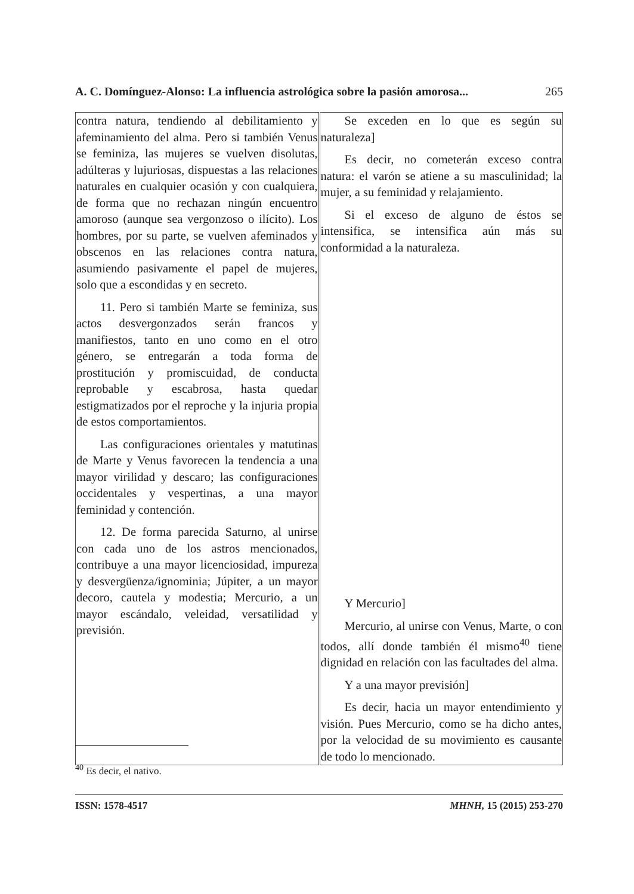A. C. Domínguez-Alonso: La influencia astrológica sobre la pasión amorosa... 265
| contra natura, tendiendo al debilitamiento y afeminamiento del alma. Pero si también Venus se feminiza, las mujeres se vuelven disolutas, adúlteras y lujuriosas, dispuestas a las relaciones naturales en cualquier ocasión y con cualquiera, de forma que no rechazan ningún encuentro amoroso (aunque sea vergonzoso o ilícito). Los hombres, por su parte, se vuelven afeminados y obscenos en las relaciones contra natura, asumiendo pasivamente el papel de mujeres, solo que a escondidas y en secreto. 11. Pero si también Marte se feminiza, sus actos desvergonzados serán francos y manifiestos, tanto en uno como en el otro género, se entregarán a toda forma de prostitución y promiscuidad, de conducta reprobable y escabrosa, hasta quedar estigmatizados por el reproche y la injuria propia de estos comportamientos. Las configuraciones orientales y matutinas de Marte y Venus favorecen la tendencia a una mayor virilidad y descaro; las configuraciones occidentales y vespertinas, a una mayor feminidad y contención. 12. De forma parecida Saturno, al unirse con cada uno de los astros mencionados, contribuye a una mayor licenciosidad, impureza y desvergüenza/ignominia; Júpiter, a un mayor decoro, cautela y modestia; Mercurio, a un mayor escándalo, veleidad, versatilidad y previsión. | Se exceden en lo que es según su naturaleza] Es decir, no cometerán exceso contra natura: el varón se atiene a su masculinidad; la mujer, a su feminidad y relajamiento. Si el exceso de alguno de éstos se intensifica, se intensifica aún más su conformidad a la naturaleza. Y Mercurio] Mercurio, al unirse con Venus, Marte, o con todos, allí donde también él mismo<sup>40</sup> tiene dignidad en relación con las facultades del alma. Y a una mayor previsión] Es decir, hacia un mayor entendimiento y visión. Pues Mercurio, como se ha dicho antes, por la velocidad de su movimiento es causante de todo lo mencionado. |
<sup>40</sup> Es decir, el nativo.
ISSN: 1578-4517 MHNH, 15 (2015) 253-270